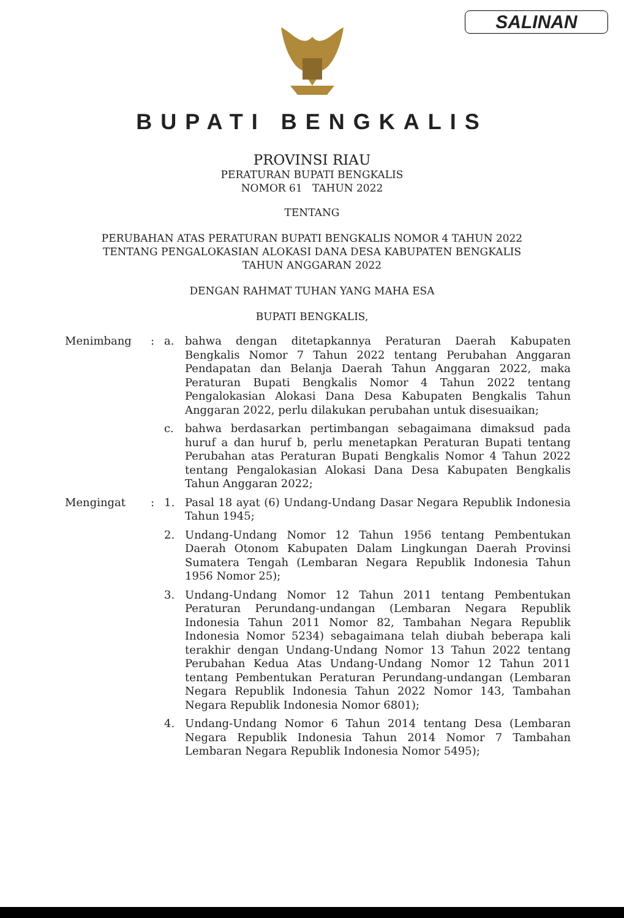SALINAN
BUPATI BENGKALIS
PROVINSI RIAU
PERATURAN BUPATI BENGKALIS
NOMOR 61 TAHUN 2022
TENTANG
PERUBAHAN ATAS PERATURAN BUPATI BENGKALIS NOMOR 4 TAHUN 2022
TENTANG PENGALOKASIAN ALOKASI DANA DESA KABUPATEN BENGKALIS
TAHUN ANGGARAN 2022
DENGAN RAHMAT TUHAN YANG MAHA ESA
BUPATI BENGKALIS,
Menimbang : a. bahwa dengan ditetapkannya Peraturan Daerah Kabupaten Bengkalis Nomor 7 Tahun 2022 tentang Perubahan Anggaran Pendapatan dan Belanja Daerah Tahun Anggaran 2022, maka Peraturan Bupati Bengkalis Nomor 4 Tahun 2022 tentang Pengalokasian Alokasi Dana Desa Kabupaten Bengkalis Tahun Anggaran 2022, perlu dilakukan perubahan untuk disesuaikan;
c. bahwa berdasarkan pertimbangan sebagaimana dimaksud pada huruf a dan huruf b, perlu menetapkan Peraturan Bupati tentang Perubahan atas Peraturan Bupati Bengkalis Nomor 4 Tahun 2022 tentang Pengalokasian Alokasi Dana Desa Kabupaten Bengkalis Tahun Anggaran 2022;
Mengingat : 1. Pasal 18 ayat (6) Undang-Undang Dasar Negara Republik Indonesia Tahun 1945;
2. Undang-Undang Nomor 12 Tahun 1956 tentang Pembentukan Daerah Otonom Kabupaten Dalam Lingkungan Daerah Provinsi Sumatera Tengah (Lembaran Negara Republik Indonesia Tahun 1956 Nomor 25);
3. Undang-Undang Nomor 12 Tahun 2011 tentang Pembentukan Peraturan Perundang-undangan (Lembaran Negara Republik Indonesia Tahun 2011 Nomor 82, Tambahan Negara Republik Indonesia Nomor 5234) sebagaimana telah diubah beberapa kali terakhir dengan Undang-Undang Nomor 13 Tahun 2022 tentang Perubahan Kedua Atas Undang-Undang Nomor 12 Tahun 2011 tentang Pembentukan Peraturan Perundang-undangan (Lembaran Negara Republik Indonesia Tahun 2022 Nomor 143, Tambahan Negara Republik Indonesia Nomor 6801);
4. Undang-Undang Nomor 6 Tahun 2014 tentang Desa (Lembaran Negara Republik Indonesia Tahun 2014 Nomor 7 Tambahan Lembaran Negara Republik Indonesia Nomor 5495);